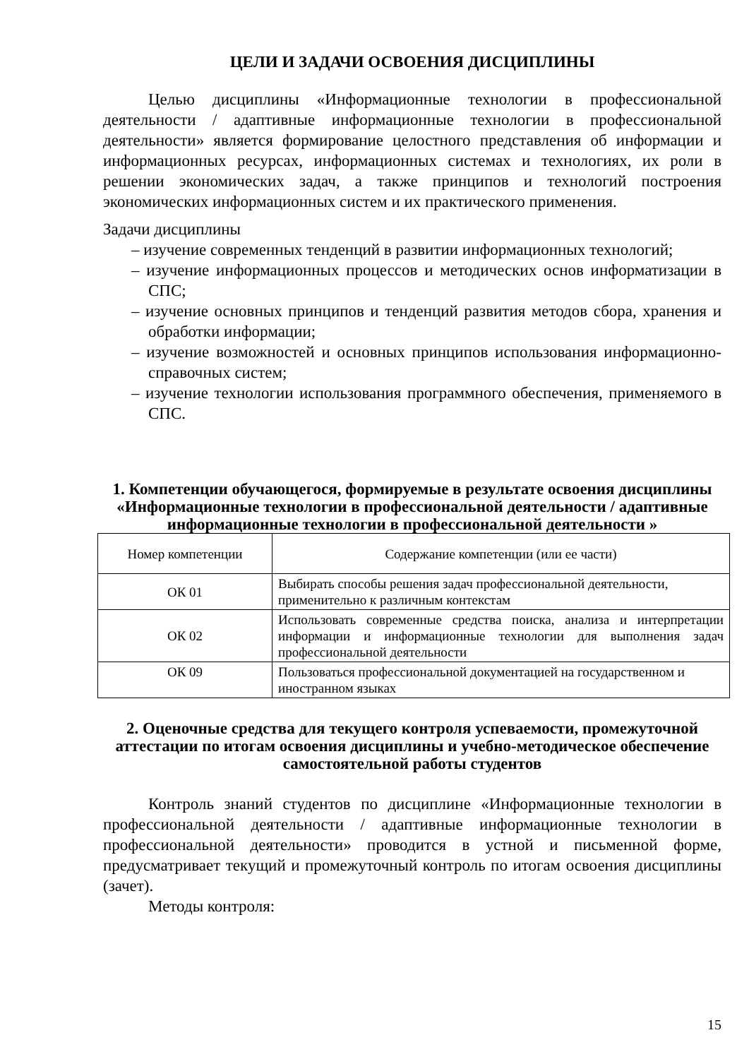ЦЕЛИ И ЗАДАЧИ ОСВОЕНИЯ ДИСЦИПЛИНЫ
Целью дисциплины «Информационные технологии в профессиональной деятельности / адаптивные информационные технологии в профессиональной деятельности» является формирование целостного представления об информации и информационных ресурсах, информационных системах и технологиях, их роли в решении экономических задач, а также принципов и технологий построения экономических информационных систем и их практического применения.
Задачи дисциплины
– изучение современных тенденций в развитии информационных технологий;
– изучение информационных процессов и методических основ информатизации в СПС;
– изучение основных принципов и тенденций развития методов сбора, хранения и обработки информации;
– изучение возможностей и основных принципов использования информационно-справочных систем;
– изучение технологии использования программного обеспечения, применяемого в СПС.
1. Компетенции обучающегося, формируемые в результате освоения дисциплины «Информационные технологии в профессиональной деятельности / адаптивные информационные технологии в профессиональной деятельности »
| Номер компетенции | Содержание компетенции (или ее части) |
| ОК 01 | Выбирать способы решения задач профессиональной деятельности, применительно к различным контекстам |
| ОК 02 | Использовать современные средства поиска, анализа и интерпретации информации и информационные технологии для выполнения задач профессиональной деятельности |
| ОК 09 | Пользоваться профессиональной документацией на государственном и иностранном языках |
2. Оценочные средства для текущего контроля успеваемости, промежуточной аттестации по итогам освоения дисциплины и учебно-методическое обеспечение самостоятельной работы студентов
Контроль знаний студентов по дисциплине «Информационные технологии в профессиональной деятельности / адаптивные информационные технологии в профессиональной деятельности» проводится в устной и письменной форме, предусматривает текущий и промежуточный контроль по итогам освоения дисциплины (зачет).
Методы контроля:
15